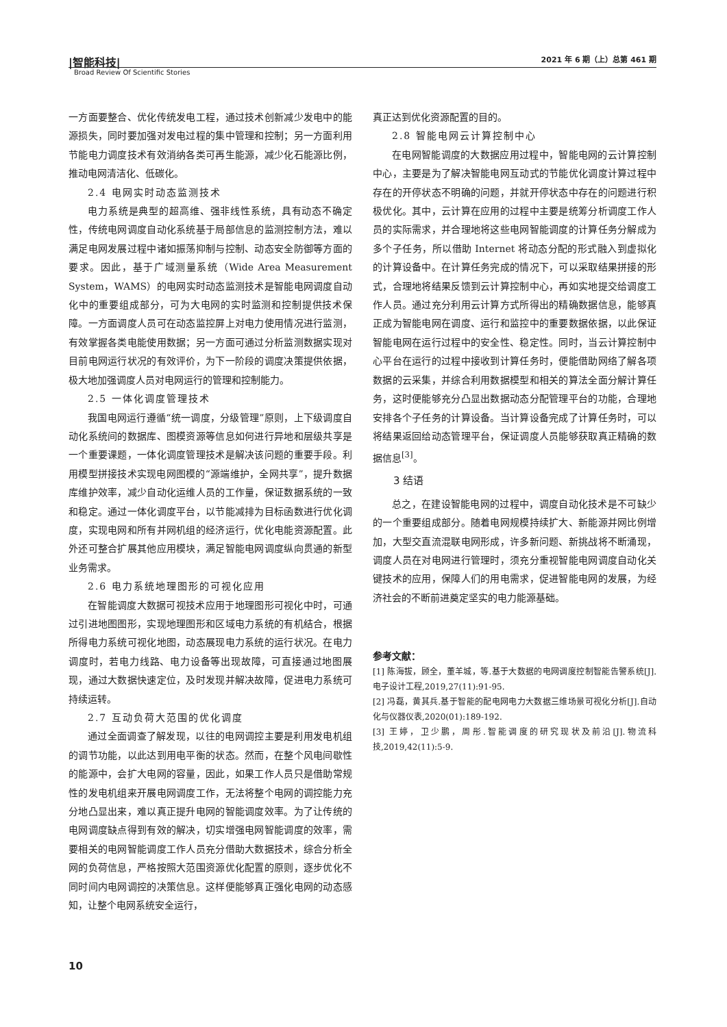|智能科技| 2021 年 6 期（上）总第 461 期
Broad Review Of Scientific Stories
一方面要整合、优化传统发电工程，通过技术创新减少发电中的能源损失，同时要加强对发电过程的集中管理和控制；另一方面利用节能电力调度技术有效消纳各类可再生能源，减少化石能源比例，推动电网清洁化、低碳化。
2.4 电网实时动态监测技术
电力系统是典型的超高维、强非线性系统，具有动态不确定性，传统电网调度自动化系统基于局部信息的监测控制方法，难以满足电网发展过程中诸如振荡抑制与控制、动态安全防御等方面的要求。因此，基于广域测量系统（Wide Area Measurement System，WAMS）的电网实时动态监测技术是智能电网调度自动化中的重要组成部分，可为大电网的实时监测和控制提供技术保障。一方面调度人员可在动态监控屏上对电力使用情况进行监测，有效掌握各类电能使用数据；另一方面可通过分析监测数据实现对目前电网运行状况的有效评价，为下一阶段的调度决策提供依据，极大地加强调度人员对电网运行的管理和控制能力。
2.5 一体化调度管理技术
我国电网运行遵循“统一调度，分级管理”原则，上下级调度自动化系统间的数据库、图模资源等信息如何进行异地和层级共享是一个重要课题，一体化调度管理技术是解决该问题的重要手段。利用模型拼接技术实现电网图模的“源端维护，全网共享”，提升数据库维护效率，减少自动化运维人员的工作量，保证数据系统的一致和稳定。通过一体化调度平台，以节能减排为目标函数进行优化调度，实现电网和所有并网机组的经济运行，优化电能资源配置。此外还可整合扩展其他应用模块，满足智能电网调度纵向贯通的新型业务需求。
2.6 电力系统地理图形的可视化应用
在智能调度大数据可视技术应用于地理图形可视化中时，可通过引进地图图形，实现地理图形和区域电力系统的有机结合，根据所得电力系统可视化地图，动态展现电力系统的运行状况。在电力调度时，若电力线路、电力设备等出现故障，可直接通过地图展现，通过大数据快速定位，及时发现并解决故障，促进电力系统可持续运转。
2.7 互动负荷大范围的优化调度
通过全面调查了解发现，以往的电网调控主要是利用发电机组的调节功能，以此达到用电平衡的状态。然而，在整个风电间歇性的能源中，会扩大电网的容量，因此，如果工作人员只是借助常规性的发电机组来开展电网调度工作，无法将整个电网的调控能力充分地凸显出来，难以真正提升电网的智能调度效率。为了让传统的电网调度缺点得到有效的解决，切实增强电网智能调度的效率，需要相关的电网智能调度工作人员充分借助大数据技术，综合分析全网的负荷信息，严格按照大范围资源优化配置的原则，逐步优化不同时间内电网调控的决策信息。这样便能够真正强化电网的动态感知，让整个电网系统安全运行，
真正达到优化资源配置的目的。
2.8 智能电网云计算控制中心
在电网智能调度的大数据应用过程中，智能电网的云计算控制中心，主要是为了解决智能电网互动式的节能优化调度计算过程中存在的开停状态不明确的问题，并就开停状态中存在的问题进行积极优化。其中，云计算在应用的过程中主要是统筹分析调度工作人员的实际需求，并合理地将这些电网智能调度的计算任务分解成为多个子任务，所以借助 Internet 将动态分配的形式融入到虚拟化的计算设备中。在计算任务完成的情况下，可以采取结果拼接的形式，合理地将结果反馈到云计算控制中心，再如实地提交给调度工作人员。通过充分利用云计算方式所得出的精确数据信息，能够真正成为智能电网在调度、运行和监控中的重要数据依据，以此保证智能电网在运行过程中的安全性、稳定性。同时，当云计算控制中心平台在运行的过程中接收到计算任务时，便能借助网络了解各项数据的云采集，并综合利用数据模型和相关的算法全面分解计算任务，这时便能够充分凸显出数据动态分配管理平台的功能，合理地安排各个子任务的计算设备。当计算设备完成了计算任务时，可以将结果返回给动态管理平台，保证调度人员能够获取真正精确的数据信息<sup>[3]</sup>。
3 结语
总之，在建设智能电网的过程中，调度自动化技术是不可缺少的一个重要组成部分。随着电网规模持续扩大、新能源并网比例增加，大型交直流混联电网形成，许多新问题、新挑战将不断涌现，调度人员在对电网进行管理时，须充分重视智能电网调度自动化关键技术的应用，保障人们的用电需求，促进智能电网的发展，为经济社会的不断前进奠定坚实的电力能源基础。
参考文献：
[1] 陈海拔，顾全，董羊城，等.基于大数据的电网调度控制智能告警系统[J].电子设计工程,2019,27(11):91-95.
[2] 冯磊，黄其兵.基于智能的配电网电力大数据三维场景可视化分析[J].自动化与仪器仪表,2020(01):189-192.
[3] 王婷，卫少鹏，周彤.智能调度的研究现状及前沿[J].物流科技,2019,42(11):5-9.
10